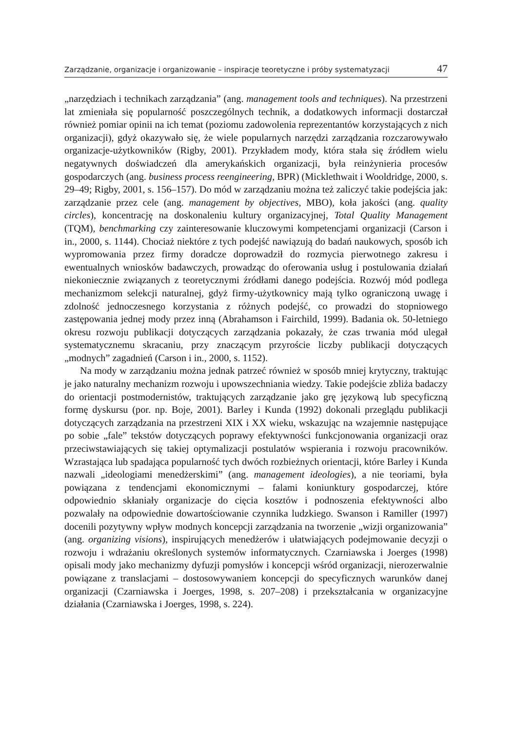Zarządzanie, organizacje i organizowanie – inspiracje teoretyczne i próby systematyzacji 47
„narzędziach i technikach zarządzania” (ang. management tools and techniques). Na przestrzeni lat zmieniała się popularność poszczególnych technik, a dodatkowych informacji dostarczał również pomiar opinii na ich temat (poziomu zadowolenia reprezentantów korzystających z nich organizacji), gdyż okazywało się, że wiele popularnych narzędzi zarządzania rozczarowywało organizacje-użytkowników (Rigby, 2001). Przykładem mody, która stała się źródłem wielu negatywnych doświadczeń dla amerykańskich organizacji, była reinżynieria procesów gospodarczych (ang. business process reengineering, BPR) (Micklethwait i Wooldridge, 2000, s. 29–49; Rigby, 2001, s. 156–157). Do mód w zarządzaniu można też zaliczyć takie podejścia jak: zarządzanie przez cele (ang. management by objectives, MBO), koła jakości (ang. quality circles), koncentrację na doskonaleniu kultury organizacyjnej, Total Quality Management (TQM), benchmarking czy zainteresowanie kluczowymi kompetencjami organizacji (Carson i in., 2000, s. 1144). Chociaż niektóre z tych podejść nawiązują do badań naukowych, sposób ich wypromowania przez firmy doradcze doprowadził do rozmycia pierwotnego zakresu i ewentualnych wniosków badawczych, prowadząc do oferowania usług i postulowania działań niekoniecznie związanych z teoretycznymi źródłami danego podejścia. Rozwój mód podlega mechanizmom selekcji naturalnej, gdyż firmy-użytkownicy mają tylko ograniczoną uwagę i zdolność jednoczesnego korzystania z różnych podejść, co prowadzi do stopniowego zastępowania jednej mody przez inną (Abrahamson i Fairchild, 1999). Badania ok. 50-letniego okresu rozwoju publikacji dotyczących zarządzania pokazały, że czas trwania mód ulegał systematycznemu skracaniu, przy znaczącym przyroście liczby publikacji dotyczących „modnych” zagadnień (Carson i in., 2000, s. 1152).
Na mody w zarządzaniu można jednak patrzeć również w sposób mniej krytyczny, traktując je jako naturalny mechanizm rozwoju i upowszechniania wiedzy. Takie podejście zbliża badaczy do orientacji postmodernistów, traktujących zarządzanie jako grę językową lub specyficzną formę dyskursu (por. np. Boje, 2001). Barley i Kunda (1992) dokonali przeglądu publikacji dotyczących zarządzania na przestrzeni XIX i XX wieku, wskazując na wzajemnie następujące po sobie „fale” tekstów dotyczących poprawy efektywności funkcjonowania organizacji oraz przeciwstawiających się takiej optymalizacji postulatów wspierania i rozwoju pracowników. Wzrastająca lub spadająca popularność tych dwóch rozbieżnych orientacji, które Barley i Kunda nazwali „ideologiami menedżerskimi” (ang. management ideologies), a nie teoriami, była powiązana z tendencjami ekonomicznymi – falami koniunktury gospodarczej, które odpowiednio skłaniały organizacje do cięcia kosztów i podnoszenia efektywności albo pozwalały na odpowiednie dowartościowanie czynnika ludzkiego. Swanson i Ramiller (1997) docenili pozytywny wpływ modnych koncepcji zarządzania na tworzenie „wizji organizowania” (ang. organizing visions), inspirujących menedżerów i ułatwiających podejmowanie decyzji o rozwoju i wdrażaniu określonych systemów informatycznych. Czarniawska i Joerges (1998) opisali mody jako mechanizmy dyfuzji pomysłów i koncepcji wśród organizacji, nierozerwalnie powiązane z translacjami – dostosowywaniem koncepcji do specyficznych warunków danej organizacji (Czarniawska i Joerges, 1998, s. 207–208) i przekształcania w organizacyjne działania (Czarniawska i Joerges, 1998, s. 224).